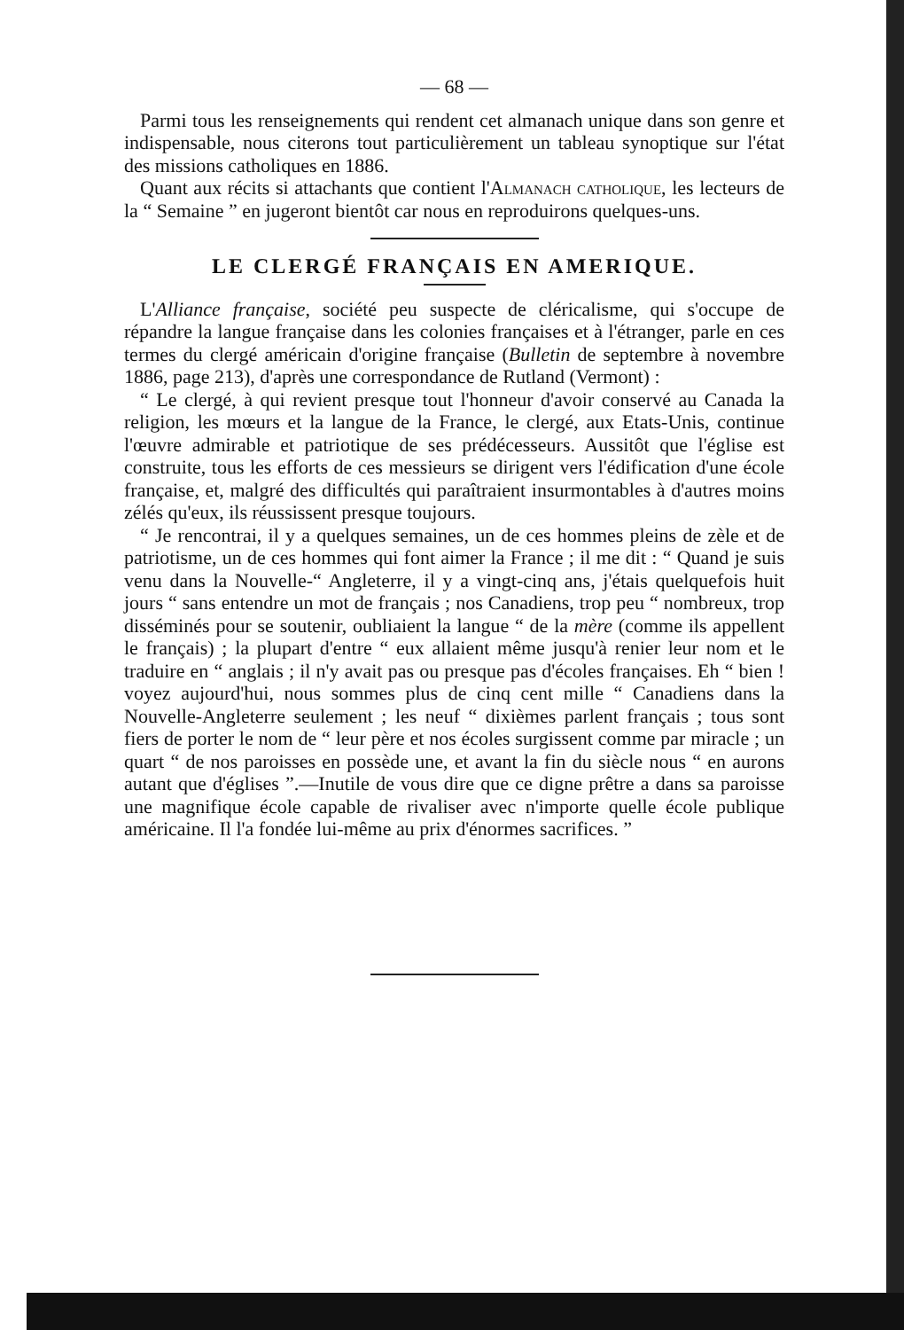— 68 —
Parmi tous les renseignements qui rendent cet almanach unique dans son genre et indispensable, nous citerons tout particulièrement un tableau synoptique sur l'état des missions catholiques en 1886.
Quant aux récits si attachants que contient l'Almanach catholique, les lecteurs de la “ Semaine ” en jugeront bientôt car nous en reproduirons quelques-uns.
LE CLERGÉ FRANÇAIS EN AMERIQUE.
L'Alliance française, société peu suspecte de cléricalisme, qui s'occupe de répandre la langue française dans les colonies françaises et à l'étranger, parle en ces termes du clergé américain d'origine française (Bulletin de septembre à novembre 1886, page 213), d'après une correspondance de Rutland (Vermont) :
“ Le clergé, à qui revient presque tout l'honneur d'avoir conservé au Canada la religion, les mœurs et la langue de la France, le clergé, aux Etats-Unis, continue l'œuvre admirable et patriotique de ses prédécesseurs. Aussitôt que l'église est construite, tous les efforts de ces messieurs se dirigent vers l'édification d'une école française, et, malgré des difficultés qui paraîtraient insurmontables à d'autres moins zélés qu'eux, ils réussissent presque toujours.
“ Je rencontrai, il y a quelques semaines, un de ces hommes pleins de zèle et de patriotisme, un de ces hommes qui font aimer la France ; il me dit : “ Quand je suis venu dans la Nouvelle-“ Angleterre, il y a vingt-cinq ans, j'étais quelquefois huit jours “ sans entendre un mot de français ; nos Canadiens, trop peu “ nombreux, trop disséminés pour se soutenir, oubliaient la langue “ de la mère (comme ils appellent le français) ; la plupart d'entre “ eux allaient même jusqu'à renier leur nom et le traduire en “ anglais ; il n'y avait pas ou presque pas d'écoles françaises. Eh “ bien ! voyez aujourd'hui, nous sommes plus de cinq cent mille “ Canadiens dans la Nouvelle-Angleterre seulement ; les neuf “ dixièmes parlent français ; tous sont fiers de porter le nom de “ leur père et nos écoles surgissent comme par miracle ; un quart “ de nos paroisses en possède une, et avant la fin du siècle nous “ en aurons autant que d'églises ”.—Inutile de vous dire que ce digne prêtre a dans sa paroisse une magnifique école capable de rivaliser avec n'importe quelle école publique américaine. Il l'a fondée lui-même au prix d'énormes sacrifices. ”